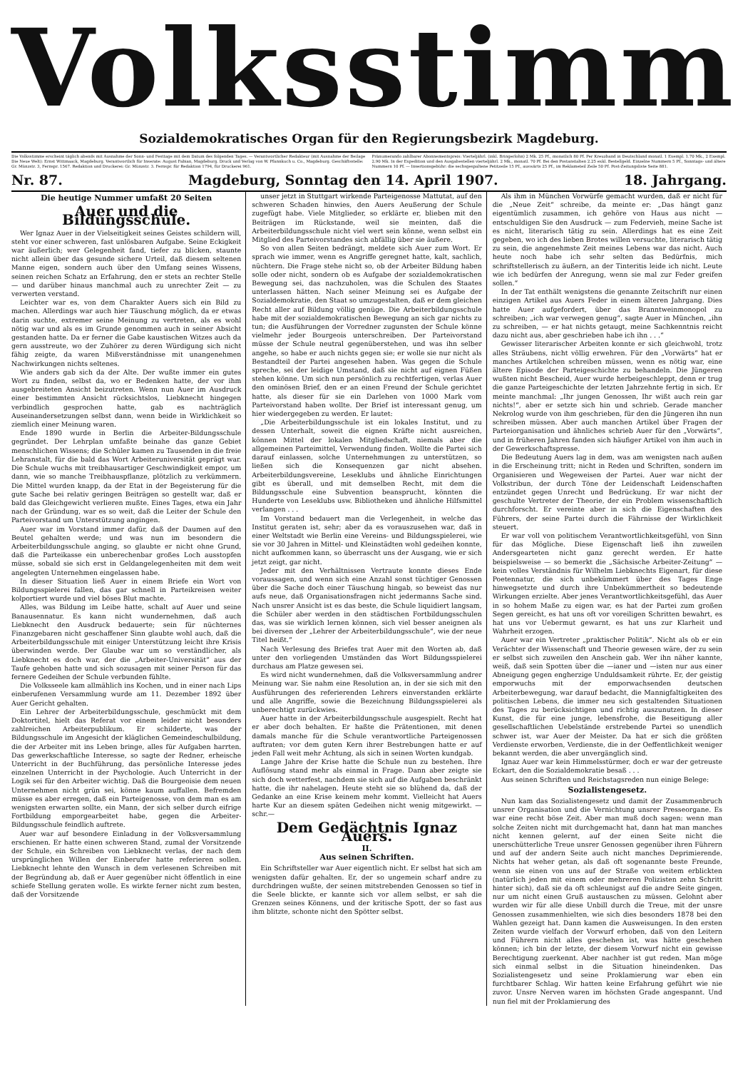Volksstimme
Sozialdemokratisches Organ für den Regierungsbezirk Magdeburg.
Die Volksstimme erscheint täglich abends mit Ausnahme der Sonn- und Festtage mit dem Datum des folgenden Tages. — Verantwortlicher Redakteur (mit Ausnahme der Beilage Die Neue Welt): Ernst Wittmaack, Magdeburg. Verantwortlich für Inserate: August Fabian, Magdeburg. Druck und Verlag von W. Pfannkuch u. Co., Magdeburg. Geschäftsstelle: Gr. Münzstr. 3, Fernspr. 1567. Redaktion und Druckerei: Gr. Münzstr. 3. Fernspr. für Redaktion 1794, für Druckerei 961.
Pränumerando zahlbarer Abonnementspreis: Vierteljährl. (inkl. Bringerlohn) 2 Mk. 25 Pf., monatlich 80 Pf. Per Kreuzband in Deutschland monatl. 1 Exempl. 1.70 Mk., 2 Exempl. 2.90 Mk. In der Expedition und den Ausgabestellen vierteljährl. 2 Mk., monatl. 70 Pf. Bei den Postanstalten 2.25 exkl. Bestellgeld. Einzelne Nummern 5 Pf., Sonntags- und ältere Nummern 10 Pf. — Insertionsgebühr: die sechsgespaltene Petitzeile 15 Pf., auswärts 25 Pf., im Reklameteil Zeile 50 Pf. Post-Zeitungsliste Seite 881.
Nr. 87. Magdeburg, Sonntag den 14. April 1907. 18. Jahrgang.
Die heutige Nummer umfaßt 20 Seiten
Auer und die Bildungsschule.
Wer Ignaz Auer in der Vielseitigkeit seines Geistes schildern will, steht vor einer schweren, fast unlösbaren Aufgabe. Seine Eckigkeit war äußerlich; wer Gelegenheit fand, tiefer zu blicken, staunte nicht allein über das gesunde sichere Urteil, daß diesem seltenen Manne eigen, sondern auch über den Umfang seines Wissens, seinen reichen Schatz an Erfahrung, den er stets an rechter Stelle — und darüber hinaus manchmal auch zu unrechter Zeit — zu verwerten verstand.
Leichter war es, von dem Charakter Auers sich ein Bild zu machen. Allerdings war auch hier Täuschung möglich, da er etwas darin suchte, extremer seine Meinung zu vertreten, als es wohl nötig war und als es im Grunde genommen auch in seiner Absicht gestanden hatte. Da er ferner die Gabe kaustischen Witzes auch da gern ausstreute, wo der Zuhörer zu deren Würdigung sich nicht fähig zeigte, da waren Mißverständnisse mit unangenehmen Nachwirkungen nichts seltenes.
Wie anders gab sich da der Alte. Der wußte immer ein gutes Wort zu finden, selbst da, wo er Bedenken hatte, der vor ihm ausgebreiteten Ansicht beizutreten. Wenn nun Auer im Ausdruck einer bestimmten Ansicht rücksichtslos, Liebknecht hingegen verbindlich gesprochen hatte, gab es nachträglich Auseinandersetzungen selbst dann, wenn beide in Wirklichkeit so ziemlich einer Meinung waren.
Ende 1890 wurde in Berlin die Arbeiter-Bildungsschule gegründet. Der Lehrplan umfaßte beinahe das ganze Gebiet menschlichen Wissens; die Schüler kamen zu Tausenden in die freie Lehranstalt, für die bald das Wort Arbeiteruniversität geprägt war. Die Schule wuchs mit treibhausartiger Geschwindigkeit empor, um dann, wie so manche Treibhauspflanze, plötzlich zu verkümmern. Die Mittel wurden knapp, da der Etat in der Begeisterung für die gute Sache bei relativ geringen Beiträgen so gestellt war, daß er bald das Gleichgewicht verlieren mußte. Eines Tages, etwa ein Jahr nach der Gründung, war es so weit, daß die Leiter der Schule den Parteivorstand um Unterstützung angingen.
Auer war im Vorstand immer dafür, daß der Daumen auf den Beutel gehalten werde; und was nun im besondern die Arbeiterbildungsschule anging, so glaubte er nicht ohne Grund, daß die Parteikasse ein unberechenbar großes Loch ausstopfen müsse, sobald sie sich erst in Geldangelegenheiten mit dem weit angelegten Unternehmen eingelassen habe.
In dieser Situation ließ Auer in einem Briefe ein Wort von Bildungsspielerei fallen, das gar schnell in Parteikreisen weiter kolportiert wurde und viel böses Blut machte.
Alles, was Bildung im Leibe hatte, schalt auf Auer und seine Banausennatur. Es kann nicht wundernehmen, daß auch Liebknecht den Ausdruck bedauerte; sein für nüchternes Finanzgebaren nicht geschaffener Sinn glaubte wohl auch, daß die Arbeiterbildungsschule mit einiger Unterstützung leicht ihre Krisis überwinden werde. Der Glaube war um so verständlicher, als Liebknecht es doch war, der die „Arbeiter-Universität“ aus der Taufe gehoben hatte und sich sozusagen mit seiner Person für das fernere Gedeihen der Schule verbunden fühlte.
Die Volksseele kam allmählich ins Kochen, und in einer nach Lips einberufenen Versammlung wurde am 11. Dezember 1892 über Auer Gericht gehalten.
Ein Lehrer der Arbeiterbildungsschule, geschmückt mit dem Doktortitel, hielt das Referat vor einem leider nicht besonders zahlreichen Arbeiterpublikum. Er schilderte, was der Bildungsschule im Angesicht der kläglichen Gemeindeschulbildung, die der Arbeiter mit ins Leben bringe, alles für Aufgaben harrten. Das gewerkschaftliche Interesse, so sagte der Redner, erheische Unterricht in der Buchführung, das persönliche Interesse jedes einzelnen Unterricht in der Psychologie. Auch Unterricht in der Logik sei für den Arbeiter wichtig. Daß die Bourgeoisie dem neuen Unternehmen nicht grün sei, könne kaum auffallen. Befremden müsse es aber erregen, daß ein Parteigenosse, von dem man es am wenigsten erwarten sollte, ein Mann, der sich selber durch eifrige Fortbildung emporgearbeitet habe, gegen die Arbeiter-Bildungsschule feindlich auftrete.
Auer war auf besondere Einladung in der Volksversammlung erschienen. Er hatte einen schweren Stand, zumal der Vorsitzende der Schule, ein Schreiben von Liebknecht verlas, der nach dem ursprünglichen Willen der Einberufer hatte referieren sollen. Liebknecht lehnte den Wunsch in dem verlesenen Schreiben mit der Begründung ab, daß er Auer gegenüber nicht öffentlich in eine schiefe Stellung geraten wolle. Es wirkte ferner nicht zum besten, daß der Vorsitzende
unser jetzt in Stuttgart wirkende Parteigenosse Mattutat, auf den schweren Schaden hinwies, den Auers Aeußerung der Schule zugefügt habe. Viele Mitglieder, so erklärte er, blieben mit den Beiträgen im Rückstande, weil sie meinten, daß die Arbeiterbildungsschule nicht viel wert sein könne, wenn selbst ein Mitglied des Parteivorstandes sich abfällig über sie äußere.
So von allen Seiten bedrängt, meldete sich Auer zum Wort. Er sprach wie immer, wenn es Angriffe geregnet hatte, kalt, sachlich, nüchtern. Die Frage stehe nicht so, ob der Arbeiter Bildung haben solle oder nicht, sondern ob es Aufgabe der sozialdemokratischen Bewegung sei, das nachzuholen, was die Schulen des Staates unterlassen hätten. Nach seiner Meinung sei es Aufgabe der Sozialdemokratie, den Staat so umzugestalten, daß er dem gleichen Recht aller auf Bildung völlig genüge. Die Arbeiterbildungsschule habe mit der sozialdemokratischen Bewegung an sich gar nichts zu tun; die Ausführungen der Vorredner zugunsten der Schule könne vielmehr jeder Bourgeois unterschreiben. Der Parteivorstand müsse der Schule neutral gegenüberstehen, und was ihn selber angehe, so habe er auch nichts gegen sie; er wolle sie nur nicht als Bestandteil der Partei angesehen haben. Was gegen die Schule spreche, sei der leidige Umstand, daß sie nicht auf eignen Füßen stehen könne. Um sich nun persönlich zu rechtfertigen, verlas Auer den ominösen Brief, den er an einen Freund der Schule gerichtet hatte, als dieser für sie ein Darlehen von 1000 Mark vom Parteivorstand haben wollte. Der Brief ist interessant genug, um hier wiedergegeben zu werden. Er lautet:
„Die Arbeiterbildungsschule ist ein lokales Institut, und zu dessen Unterhalt, soweit die eignen Kräfte nicht ausreichen, können Mittel der lokalen Mitgliedschaft, niemals aber die allgemeinen Parteimittel, Verwendung finden. Wollte die Partei sich darauf einlassen, solche Unternehmungen zu unterstützen, so ließen sich die Konsequenzen gar nicht absehen. Arbeiterbildungsvereine, Leseklubs und ähnliche Einrichtungen gibt es überall, und mit demselben Recht, mit dem die Bildungsschule eine Subvention beansprucht, könnten die Hunderte von Leseklubs usw. Bibliotheken und ähnliche Hilfsmittel verlangen . . .
Im Vorstand bedauert man die Verlegenheit, in welche das Institut geraten ist, sehr; aber da es vorauszusehen war, daß in einer Weltstadt wie Berlin eine Vereins- und Bildungsspielerei, wie sie vor 30 Jahren in Mittel- und Kleinstädten wohl gedeihen konnte, nicht aufkommen kann, so überrascht uns der Ausgang, wie er sich jetzt zeigt, gar nicht.
Jeder mit den Verhältnissen Vertraute konnte dieses Ende voraussagen, und wenn sich eine Anzahl sonst tüchtiger Genossen über die Sache doch einer Täuschung hingab, so beweist das nur aufs neue, daß Organisationsfragen nicht jedermanns Sache sind. Nach unsrer Ansicht ist es das beste, die Schule liquidiert langsam, die Schüler aber werden in den städtischen Fortbildungsschulen das, was sie wirklich lernen können, sich viel besser aneignen als bei diversen der „Lehrer der Arbeiterbildungsschule“, wie der neue Titel heißt.“
Nach Verlesung des Briefes trat Auer mit den Worten ab, daß unter den vorliegenden Umständen das Wort Bildungsspielerei durchaus am Platze gewesen sei.
Es wird nicht wundernehmen, daß die Volksversammlung andrer Meinung war. Sie nahm eine Resolution an, in der sie sich mit den Ausführungen des referierenden Lehrers einverstanden erklärte und alle Angriffe, sowie die Bezeichnung Bildungsspielerei als unberechtigt zurückwies.
Auer hatte in der Arbeiterbildungsschule ausgespielt. Recht hat er aber doch behalten. Er haßte die Prätentionen, mit denen damals manche für die Schule verantwortliche Parteigenossen auftraten; vor dem guten Kern ihrer Bestrebungen hatte er auf jeden Fall weit mehr Achtung, als sich in seinen Worten kundgab.
Lange Jahre der Krise hatte die Schule nun zu bestehen. Ihre Auflösung stand mehr als einmal in Frage. Dann aber zeigte sie sich doch wetterfest, nachdem sie sich auf die Aufgaben beschränkt hatte, die ihr nahelagen. Heute steht sie so blühend da, daß der Gedanke an eine Krise keinem mehr kommt. Vielleicht hat Auers harte Kur an diesem späten Gedeihen nicht wenig mitgewirkt. —schr.—
Dem Gedächtnis Ignaz Auers.
II.
Aus seinen Schriften.
Ein Schriftsteller war Auer eigentlich nicht. Er selbst hat sich am wenigsten dafür gehalten. Er, der so ungemein scharf andre zu durchdringen wußte, der seinen mitstrebenden Genossen so tief in die Seele blickte, er kannte sich vor allem selbst, er sah die Grenzen seines Könnens, und der kritische Spott, der so fast aus ihm blitzte, schonte nicht den Spötter selbst.
Als ihm in München Vorwürfe gemacht wurden, daß er nicht für die „Neue Zeit“ schreibe, da meinte er: „Das hängt ganz eigentümlich zusammen, ich gehöre von Haus aus nicht — entschuldigen Sie den Ausdruck — zum Federvieh, meine Sache ist es nicht, literarisch tätig zu sein. Allerdings hat es eine Zeit gegeben, wo ich des lieben Brotes willen versuchte, literarisch tätig zu sein, die angenehmste Zeit meines Lebens war das nicht. Auch heute noch habe ich sehr selten das Bedürfnis, mich schriftstellerisch zu äußern, an der Tinteritis leide ich nicht. Leute wie ich bedürfen der Anregung, wenn sie mal zur Feder greifen sollen.“
In der Tat enthält wenigstens die genannte Zeitschrift nur einen einzigen Artikel aus Auers Feder in einem älteren Jahrgang. Dies hatte Auer aufgefordert, über das Branntweinmonopol zu schreiben; „ich war verwegen genug“, sagte Auer in München, „ihn zu schreiben, — er hat nichts getaugt, meine Sachkenntnis reicht dazu nicht aus, aber geschrieben habe ich ihn . . .“
Gewisser literarischer Arbeiten konnte er sich gleichwohl, trotz alles Sträubens, nicht völlig erwehren. Für den „Vorwärts“ hat er manches Artikelchen schreiben müssen, wenn es nötig war, eine ältere Episode der Parteigeschichte zu behandeln. Die Jüngeren wußten nicht Bescheid, Auer wurde herbeigeschleppt, denn er trug die ganze Parteigeschichte der letzten Jahrzehnte fertig in sich. Er meinte manchmal: „Ihr jungen Genossen, Ihr wißt auch rein gar nichts!“, aber er setzte sich hin und schrieb. Gerade mancher Nekrolog wurde von ihm geschrieben, für den die Jüngeren ihn nun schreiben müssen. Aber auch manchen Artikel über Fragen der Parteiorganisation und ähnliches schrieb Auer für den „Vorwärts“, und in früheren Jahren fanden sich häufiger Artikel von ihm auch in der Gewerkschaftspresse.
Die Bedeutung Auers lag in dem, was am wenigsten nach außen in die Erscheinung tritt; nicht in Reden und Schriften, sondern im Organisieren und Wegeweisen der Partei. Auer war nicht der Volkstribun, der durch Töne der Leidenschaft Leidenschaften entzündet gegen Unrecht und Bedrückung. Er war nicht der geschulte Vertreter der Theorie, der ein Problem wissenschaftlich durchforscht. Er vereinte aber in sich die Eigenschaften des Führers, der seine Partei durch die Fährnisse der Wirklichkeit steuert.
Er war voll von politischem Verantwortlichkeitsgefühl, von Sinn für das Mögliche. Diese Eigenschaft ließ ihn zuweilen Andersgearteten nicht ganz gerecht werden. Er hatte beispielsweise — so bemerkt die „Sächsische Arbeiter-Zeitung“ — kein volles Verständnis für Wilhelm Liebknechts Eigenart, für diese Poetennatur, die sich unbekümmert über des Tages Enge hinwegsetzte und durch ihre Unbekümmertheit so bedeutende Wirkungen erzielte. Aber jenes Verantwortlichkeitsgefühl, das Auer in so hohem Maße zu eigen war, es hat der Partei zum großen Segen gereicht, es hat uns oft vor voreiligen Schritten bewahrt, es hat uns vor Uebermut gewarnt, es hat uns zur Klarheit und Wahrheit erzogen.
Auer war ein Vertreter „praktischer Politik“. Nicht als ob er ein Verächter der Wissenschaft und Theorie gewesen wäre, der zu sein er selbst sich zuweilen den Anschein gab. Wer ihn näher kannte, weiß, daß sein Spotten über die —ianer und —isten nur aus einer Abneigung gegen engherzige Unduldsamkeit rührte. Er, der geistig emporwuchs mit der emporwachsenden deutschen Arbeiterbewegung, war darauf bedacht, die Mannigfaltigkeiten des politischen Lebens, die immer neu sich gestaltenden Situationen des Tages zu berücksichtigen und richtig auszunutzen. In dieser Kunst, die für eine junge, lebensfrohe, die Beseitigung aller gesellschaftlichen Uebelstände erstrebende Partei so unendlich schwer ist, war Auer der Meister. Da hat er sich die größten Verdienste erworben, Verdienste, die in der Oeffentlichkeit weniger bekannt werden, die aber unvergänglich sind.
Ignaz Auer war kein Himmelsstürmer, doch er war der getreuste Eckart, den die Sozialdemokratie besaß . . .
Aus seinen Schriften und Reichstagsreden nun einige Belege:
Sozialistengesetz.
Nun kam das Sozialistengesetz und damit der Zusammenbruch unsrer Organisation und die Vernichtung unsrer Presseorgane. Es war eine recht böse Zeit. Aber man muß doch sagen: wenn man solche Zeiten nicht mit durchgemacht hat, dann hat man manches nicht kennen gelernt, auf der einen Seite nicht die unerschütterliche Treue unsrer Genossen gegenüber ihren Führern und auf der andern Seite auch nicht manches Deprimierende. Nichts hat weher getan, als daß oft sogenannte beste Freunde, wenn sie einen von uns auf der Straße von weitem erblickten (natürlich jeden mit einem oder mehreren Polizisten zehn Schritt hinter sich), daß sie da oft schleunigst auf die andre Seite gingen, nur um nicht einen Gruß austauschen zu müssen. Gelohnt aber wurden wir für alle diese Unbill durch die Treue, mit der unsre Genossen zusammenhielten, wie sich dies besonders 1878 bei den Wahlen gezeigt hat. Dann kamen die Ausweisungen. In den ersten Zeiten wurde vielfach der Vorwurf erhoben, daß von den Leitern und Führern nicht alles geschehen ist, was hätte geschehen können; ich bin der letzte, der diesem Vorwurf nicht ein gewisse Berechtigung zuerkennt. Aber nachher ist gut reden. Man möge sich einmal selbst in die Situation hineindenken. Das Sozialistengesetz und seine Proklamierung war eben ein furchtbarer Schlag. Wir hatten keine Erfahrung geführt wie nie zuvor. Unsre Nerven waren im höchsten Grade angespannt. Und nun fiel mit der Proklamierung des